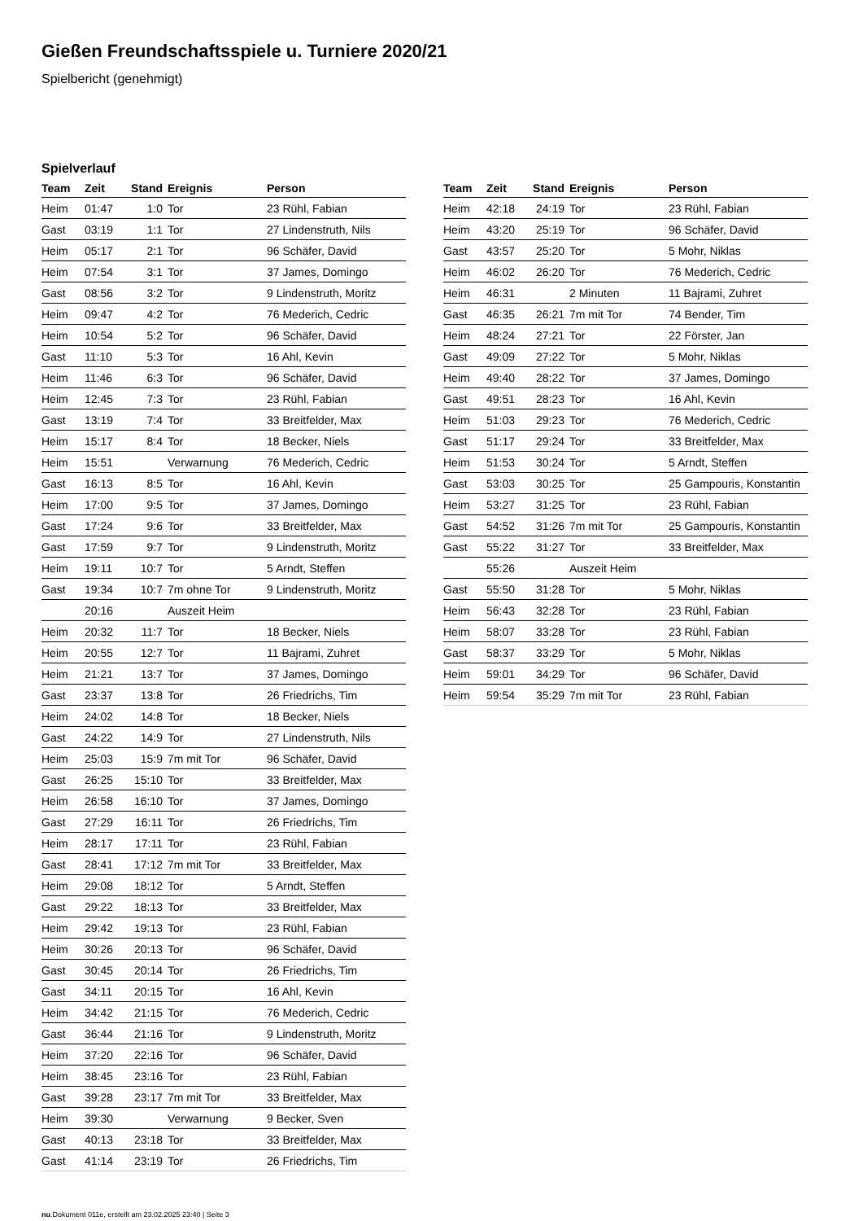Gießen Freundschaftsspiele u. Turniere 2020/21
Spielbericht (genehmigt)
Spielverlauf
| Team | Zeit | Stand | Ereignis | Person |
| --- | --- | --- | --- | --- |
| Heim | 01:47 | 1:0 | Tor | 23 Rühl, Fabian |
| Gast | 03:19 | 1:1 | Tor | 27 Lindenstruth, Nils |
| Heim | 05:17 | 2:1 | Tor | 96 Schäfer, David |
| Heim | 07:54 | 3:1 | Tor | 37 James, Domingo |
| Gast | 08:56 | 3:2 | Tor | 9 Lindenstruth, Moritz |
| Heim | 09:47 | 4:2 | Tor | 76 Mederich, Cedric |
| Heim | 10:54 | 5:2 | Tor | 96 Schäfer, David |
| Gast | 11:10 | 5:3 | Tor | 16 Ahl, Kevin |
| Heim | 11:46 | 6:3 | Tor | 96 Schäfer, David |
| Heim | 12:45 | 7:3 | Tor | 23 Rühl, Fabian |
| Gast | 13:19 | 7:4 | Tor | 33 Breitfelder, Max |
| Heim | 15:17 | 8:4 | Tor | 18 Becker, Niels |
| Heim | 15:51 | | Verwarnung | 76 Mederich, Cedric |
| Gast | 16:13 | 8:5 | Tor | 16 Ahl, Kevin |
| Heim | 17:00 | 9:5 | Tor | 37 James, Domingo |
| Gast | 17:24 | 9:6 | Tor | 33 Breitfelder, Max |
| Gast | 17:59 | 9:7 | Tor | 9 Lindenstruth, Moritz |
| Heim | 19:11 | 10:7 | Tor | 5 Arndt, Steffen |
| Gast | 19:34 | 10:7 | 7m ohne Tor | 9 Lindenstruth, Moritz |
| | 20:16 | | Auszeit Heim | |
| Heim | 20:32 | 11:7 | Tor | 18 Becker, Niels |
| Heim | 20:55 | 12:7 | Tor | 11 Bajrami, Zuhret |
| Heim | 21:21 | 13:7 | Tor | 37 James, Domingo |
| Gast | 23:37 | 13:8 | Tor | 26 Friedrichs, Tim |
| Heim | 24:02 | 14:8 | Tor | 18 Becker, Niels |
| Gast | 24:22 | 14:9 | Tor | 27 Lindenstruth, Nils |
| Heim | 25:03 | 15:9 | 7m mit Tor | 96 Schäfer, David |
| Gast | 26:25 | 15:10 | Tor | 33 Breitfelder, Max |
| Heim | 26:58 | 16:10 | Tor | 37 James, Domingo |
| Gast | 27:29 | 16:11 | Tor | 26 Friedrichs, Tim |
| Heim | 28:17 | 17:11 | Tor | 23 Rühl, Fabian |
| Gast | 28:41 | 17:12 | 7m mit Tor | 33 Breitfelder, Max |
| Heim | 29:08 | 18:12 | Tor | 5 Arndt, Steffen |
| Gast | 29:22 | 18:13 | Tor | 33 Breitfelder, Max |
| Heim | 29:42 | 19:13 | Tor | 23 Rühl, Fabian |
| Heim | 30:26 | 20:13 | Tor | 96 Schäfer, David |
| Gast | 30:45 | 20:14 | Tor | 26 Friedrichs, Tim |
| Gast | 34:11 | 20:15 | Tor | 16 Ahl, Kevin |
| Heim | 34:42 | 21:15 | Tor | 76 Mederich, Cedric |
| Gast | 36:44 | 21:16 | Tor | 9 Lindenstruth, Moritz |
| Heim | 37:20 | 22:16 | Tor | 96 Schäfer, David |
| Heim | 38:45 | 23:16 | Tor | 23 Rühl, Fabian |
| Gast | 39:28 | 23:17 | 7m mit Tor | 33 Breitfelder, Max |
| Heim | 39:30 | | Verwarnung | 9 Becker, Sven |
| Gast | 40:13 | 23:18 | Tor | 33 Breitfelder, Max |
| Gast | 41:14 | 23:19 | Tor | 26 Friedrichs, Tim |
| Team | Zeit | Stand | Ereignis | Person |
| --- | --- | --- | --- | --- |
| Heim | 42:18 | 24:19 | Tor | 23 Rühl, Fabian |
| Heim | 43:20 | 25:19 | Tor | 96 Schäfer, David |
| Gast | 43:57 | 25:20 | Tor | 5 Mohr, Niklas |
| Heim | 46:02 | 26:20 | Tor | 76 Mederich, Cedric |
| Heim | 46:31 | | 2 Minuten | 11 Bajrami, Zuhret |
| Gast | 46:35 | 26:21 | 7m mit Tor | 74 Bender, Tim |
| Heim | 48:24 | 27:21 | Tor | 22 Förster, Jan |
| Gast | 49:09 | 27:22 | Tor | 5 Mohr, Niklas |
| Heim | 49:40 | 28:22 | Tor | 37 James, Domingo |
| Gast | 49:51 | 28:23 | Tor | 16 Ahl, Kevin |
| Heim | 51:03 | 29:23 | Tor | 76 Mederich, Cedric |
| Gast | 51:17 | 29:24 | Tor | 33 Breitfelder, Max |
| Heim | 51:53 | 30:24 | Tor | 5 Arndt, Steffen |
| Gast | 53:03 | 30:25 | Tor | 25 Gampouris, Konstantin |
| Heim | 53:27 | 31:25 | Tor | 23 Rühl, Fabian |
| Gast | 54:52 | 31:26 | 7m mit Tor | 25 Gampouris, Konstantin |
| Gast | 55:22 | 31:27 | Tor | 33 Breitfelder, Max |
| | 55:26 | | Auszeit Heim | |
| Gast | 55:50 | 31:28 | Tor | 5 Mohr, Niklas |
| Heim | 56:43 | 32:28 | Tor | 23 Rühl, Fabian |
| Heim | 58:07 | 33:28 | Tor | 23 Rühl, Fabian |
| Gast | 58:37 | 33:29 | Tor | 5 Mohr, Niklas |
| Heim | 59:01 | 34:29 | Tor | 96 Schäfer, David |
| Heim | 59:54 | 35:29 | 7m mit Tor | 23 Rühl, Fabian |
nu.Dokument 011e, erstellt am 23.02.2025 23:40 | Seite 3